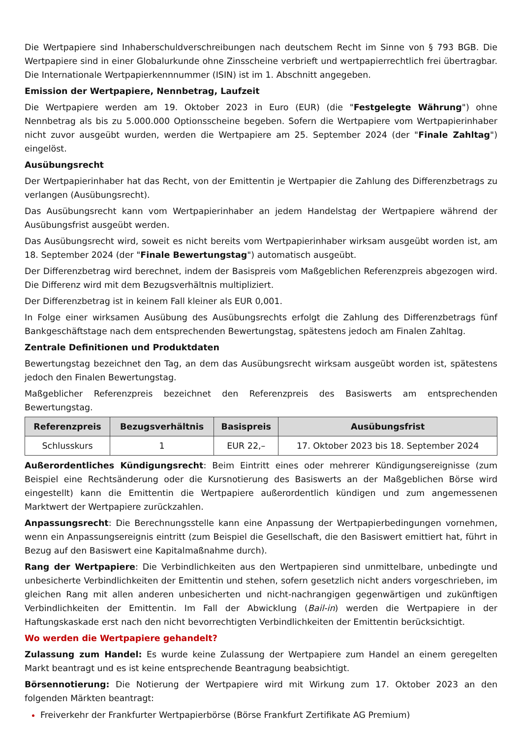Die Wertpapiere sind Inhaberschuldverschreibungen nach deutschem Recht im Sinne von § 793 BGB. Die Wertpapiere sind in einer Globalurkunde ohne Zinsscheine verbrieft und wertpapierrechtlich frei übertragbar. Die Internationale Wertpapierkennnummer (ISIN) ist im 1. Abschnitt angegeben.
Emission der Wertpapiere, Nennbetrag, Laufzeit
Die Wertpapiere werden am 19. Oktober 2023 in Euro (EUR) (die "Festgelegte Währung") ohne Nennbetrag als bis zu 5.000.000 Optionsscheine begeben. Sofern die Wertpapiere vom Wertpapierinhaber nicht zuvor ausgeübt wurden, werden die Wertpapiere am 25. September 2024 (der "Finale Zahltag") eingelöst.
Ausübungsrecht
Der Wertpapierinhaber hat das Recht, von der Emittentin je Wertpapier die Zahlung des Differenzbetrags zu verlangen (Ausübungsrecht).
Das Ausübungsrecht kann vom Wertpapierinhaber an jedem Handelstag der Wertpapiere während der Ausübungsfrist ausgeübt werden.
Das Ausübungsrecht wird, soweit es nicht bereits vom Wertpapierinhaber wirksam ausgeübt worden ist, am 18. September 2024 (der "Finale Bewertungstag") automatisch ausgeübt.
Der Differenzbetrag wird berechnet, indem der Basispreis vom Maßgeblichen Referenzpreis abgezogen wird. Die Differenz wird mit dem Bezugsverhältnis multipliziert.
Der Differenzbetrag ist in keinem Fall kleiner als EUR 0,001.
In Folge einer wirksamen Ausübung des Ausübungsrechts erfolgt die Zahlung des Differenzbetrags fünf Bankgeschäftstage nach dem entsprechenden Bewertungstag, spätestens jedoch am Finalen Zahltag.
Zentrale Definitionen und Produktdaten
Bewertungstag bezeichnet den Tag, an dem das Ausübungsrecht wirksam ausgeübt worden ist, spätestens jedoch den Finalen Bewertungstag.
Maßgeblicher Referenzpreis bezeichnet den Referenzpreis des Basiswerts am entsprechenden Bewertungstag.
| Referenzpreis | Bezugsverhältnis | Basispreis | Ausübungsfrist |
| --- | --- | --- | --- |
| Schlusskurs | 1 | EUR 22,– | 17. Oktober 2023 bis 18. September 2024 |
Außerordentliches Kündigungsrecht: Beim Eintritt eines oder mehrerer Kündigungsereignisse (zum Beispiel eine Rechtsänderung oder die Kursnotierung des Basiswerts an der Maßgeblichen Börse wird eingestellt) kann die Emittentin die Wertpapiere außerordentlich kündigen und zum angemessenen Marktwert der Wertpapiere zurückzahlen.
Anpassungsrecht: Die Berechnungsstelle kann eine Anpassung der Wertpapierbedingungen vornehmen, wenn ein Anpassungsereignis eintritt (zum Beispiel die Gesellschaft, die den Basiswert emittiert hat, führt in Bezug auf den Basiswert eine Kapitalmaßnahme durch).
Rang der Wertpapiere: Die Verbindlichkeiten aus den Wertpapieren sind unmittelbare, unbedingte und unbesicherte Verbindlichkeiten der Emittentin und stehen, sofern gesetzlich nicht anders vorgeschrieben, im gleichen Rang mit allen anderen unbesicherten und nicht-nachrangigen gegenwärtigen und zukünftigen Verbindlichkeiten der Emittentin. Im Fall der Abwicklung (Bail-in) werden die Wertpapiere in der Haftungskaskade erst nach den nicht bevorrechtigten Verbindlichkeiten der Emittentin berücksichtigt.
Wo werden die Wertpapiere gehandelt?
Zulassung zum Handel: Es wurde keine Zulassung der Wertpapiere zum Handel an einem geregelten Markt beantragt und es ist keine entsprechende Beantragung beabsichtigt.
Börsennotierung: Die Notierung der Wertpapiere wird mit Wirkung zum 17. Oktober 2023 an den folgenden Märkten beantragt:
Freiverkehr der Frankfurter Wertpapierbörse (Börse Frankfurt Zertifikate AG Premium)